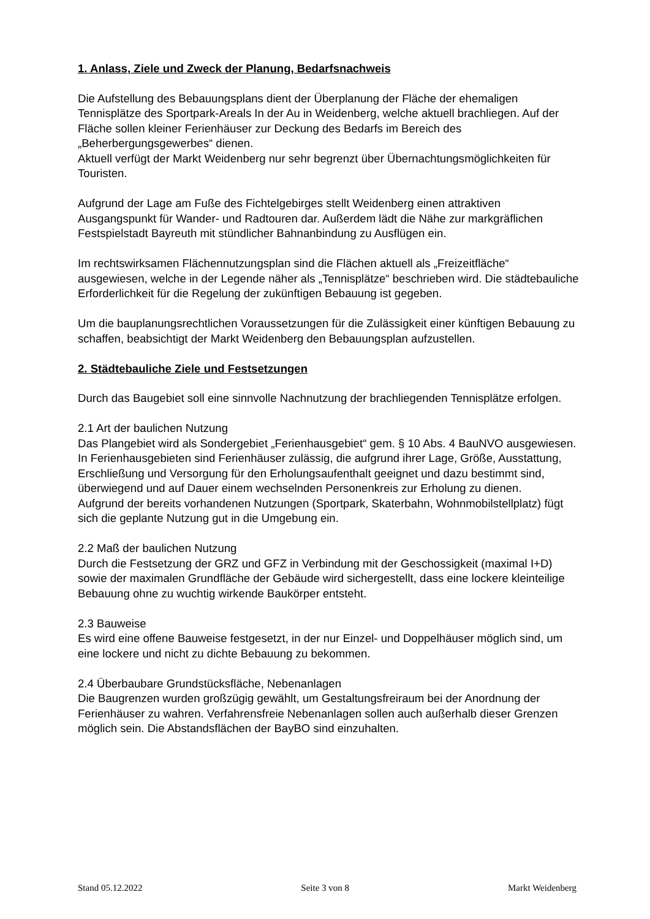1. Anlass, Ziele und Zweck der Planung, Bedarfsnachweis
Die Aufstellung des Bebauungsplans dient der Überplanung der Fläche der ehemaligen Tennisplätze des Sportpark-Areals In der Au in Weidenberg, welche aktuell brachliegen. Auf der Fläche sollen kleiner Ferienhäuser zur Deckung des Bedarfs im Bereich des „Beherbergungsgewerbes“ dienen.
Aktuell verfügt der Markt Weidenberg nur sehr begrenzt über Übernachtungsmöglichkeiten für Touristen.
Aufgrund der Lage am Fuße des Fichtelgebirges stellt Weidenberg einen attraktiven Ausgangspunkt für Wander- und Radtouren dar. Außerdem lädt die Nähe zur markgräflichen Festspielstadt Bayreuth mit stündlicher Bahnanbindung zu Ausflügen ein.
Im rechtswirksamen Flächennutzungsplan sind die Flächen aktuell als „Freizeitfläche“ ausgewiesen, welche in der Legende näher als „Tennisplätze“ beschrieben wird. Die städtebauliche Erforderlichkeit für die Regelung der zukünftigen Bebauung ist gegeben.
Um die bauplanungsrechtlichen Voraussetzungen für die Zulässigkeit einer künftigen Bebauung zu schaffen, beabsichtigt der Markt Weidenberg den Bebauungsplan aufzustellen.
2. Städtebauliche Ziele und Festsetzungen
Durch das Baugebiet soll eine sinnvolle Nachnutzung der brachliegenden Tennisplätze erfolgen.
2.1 Art der baulichen Nutzung
Das Plangebiet wird als Sondergebiet „Ferienhausgebiet“ gem. § 10 Abs. 4 BauNVO ausgewiesen. In Ferienhausgebieten sind Ferienhäuser zulässig, die aufgrund ihrer Lage, Größe, Ausstattung, Erschließung und Versorgung für den Erholungsaufenthalt geeignet und dazu bestimmt sind, überwiegend und auf Dauer einem wechselnden Personenkreis zur Erholung zu dienen.
Aufgrund der bereits vorhandenen Nutzungen (Sportpark, Skaterbahn, Wohnmobilstellplatz) fügt sich die geplante Nutzung gut in die Umgebung ein.
2.2 Maß der baulichen Nutzung
Durch die Festsetzung der GRZ und GFZ in Verbindung mit der Geschossigkeit (maximal I+D) sowie der maximalen Grundfläche der Gebäude wird sichergestellt, dass eine lockere kleinteilige Bebauung ohne zu wuchtig wirkende Baukörper entsteht.
2.3 Bauweise
Es wird eine offene Bauweise festgesetzt, in der nur Einzel- und Doppelhäuser möglich sind, um eine lockere und nicht zu dichte Bebauung zu bekommen.
2.4 Überbaubare Grundstücksfläche, Nebenanlagen
Die Baugrenzen wurden großzügig gewählt, um Gestaltungsfreiraum bei der Anordnung der Ferienhäuser zu wahren. Verfahrensfreie Nebenanlagen sollen auch außerhalb dieser Grenzen möglich sein. Die Abstandsflächen der BayBO sind einzuhalten.
Stand 05.12.2022 Seite 3 von 8 Markt Weidenberg